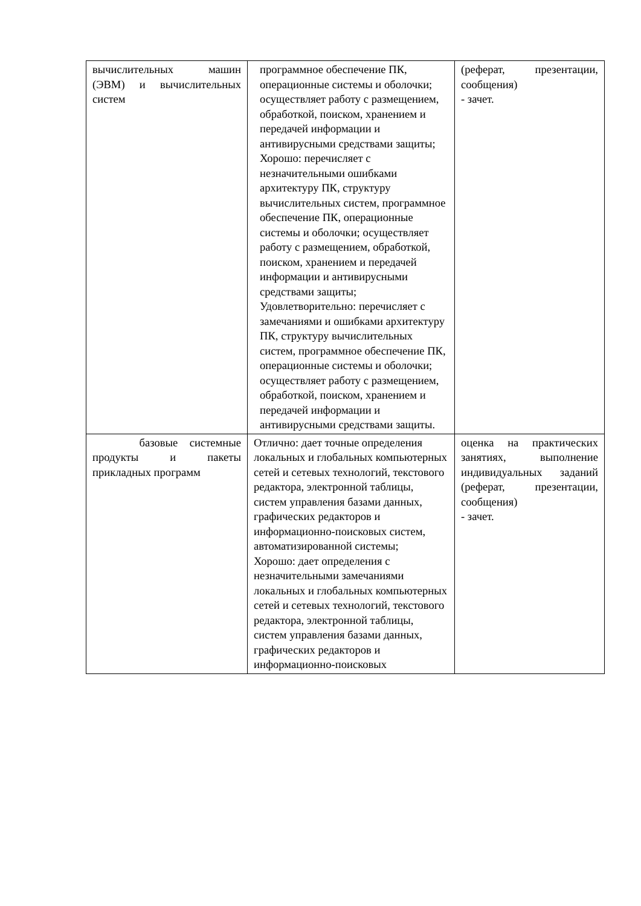| вычислительных машин (ЭВМ) и вычислительных систем | программное обеспечение ПК, операционные системы и оболочки; осуществляет работу с размещением, обработкой, поиском, хранением и передачей информации и антивирусными средствами защиты; Хорошо: перечисляет с незначительными ошибками архитектуру ПК, структуру вычислительных систем, программное обеспечение ПК, операционные системы и оболочки; осуществляет работу с размещением, обработкой, поиском, хранением и передачей информации и антивирусными средствами защиты; Удовлетворительно: перечисляет с замечаниями и ошибками архитектуру ПК, структуру вычислительных систем, программное обеспечение ПК, операционные системы и оболочки; осуществляет работу с размещением, обработкой, поиском, хранением и передачей информации и антивирусными средствами защиты. | (реферат, презентации, сообщения) - зачет. |
| базовые системные продукты и пакеты прикладных программ | Отлично: дает точные определения локальных и глобальных компьютерных сетей и сетевых технологий, текстового редактора, электронной таблицы, систем управления базами данных, графических редакторов и информационно-поисковых систем, автоматизированной системы; Хорошо: дает определения с незначительными замечаниями локальных и глобальных компьютерных сетей и сетевых технологий, текстового редактора, электронной таблицы, систем управления базами данных, графических редакторов и информационно-поисковых | оценка на практических занятиях, выполнение индивидуальных заданий (реферат, презентации, сообщения) - зачет. |